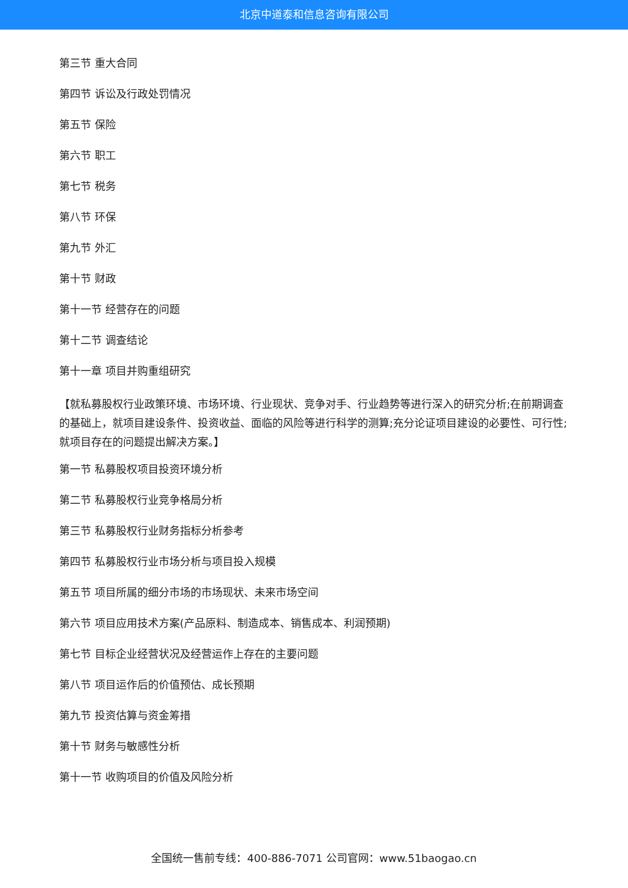北京中道泰和信息咨询有限公司
第三节 重大合同
第四节 诉讼及行政处罚情况
第五节 保险
第六节 职工
第七节 税务
第八节 环保
第九节 外汇
第十节 财政
第十一节 经营存在的问题
第十二节 调查结论
第十一章 项目并购重组研究
【就私募股权行业政策环境、市场环境、行业现状、竞争对手、行业趋势等进行深入的研究分析;在前期调查的基础上，就项目建设条件、投资收益、面临的风险等进行科学的测算;充分论证项目建设的必要性、可行性;就项目存在的问题提出解决方案。】
第一节 私募股权项目投资环境分析
第二节 私募股权行业竞争格局分析
第三节 私募股权行业财务指标分析参考
第四节 私募股权行业市场分析与项目投入规模
第五节 项目所属的细分市场的市场现状、未来市场空间
第六节 项目应用技术方案(产品原料、制造成本、销售成本、利润预期)
第七节 目标企业经营状况及经营运作上存在的主要问题
第八节 项目运作后的价值预估、成长预期
第九节 投资估算与资金筹措
第十节 财务与敏感性分析
第十一节 收购项目的价值及风险分析
全国统一售前专线：400-886-7071 公司官网：www.51baogao.cn